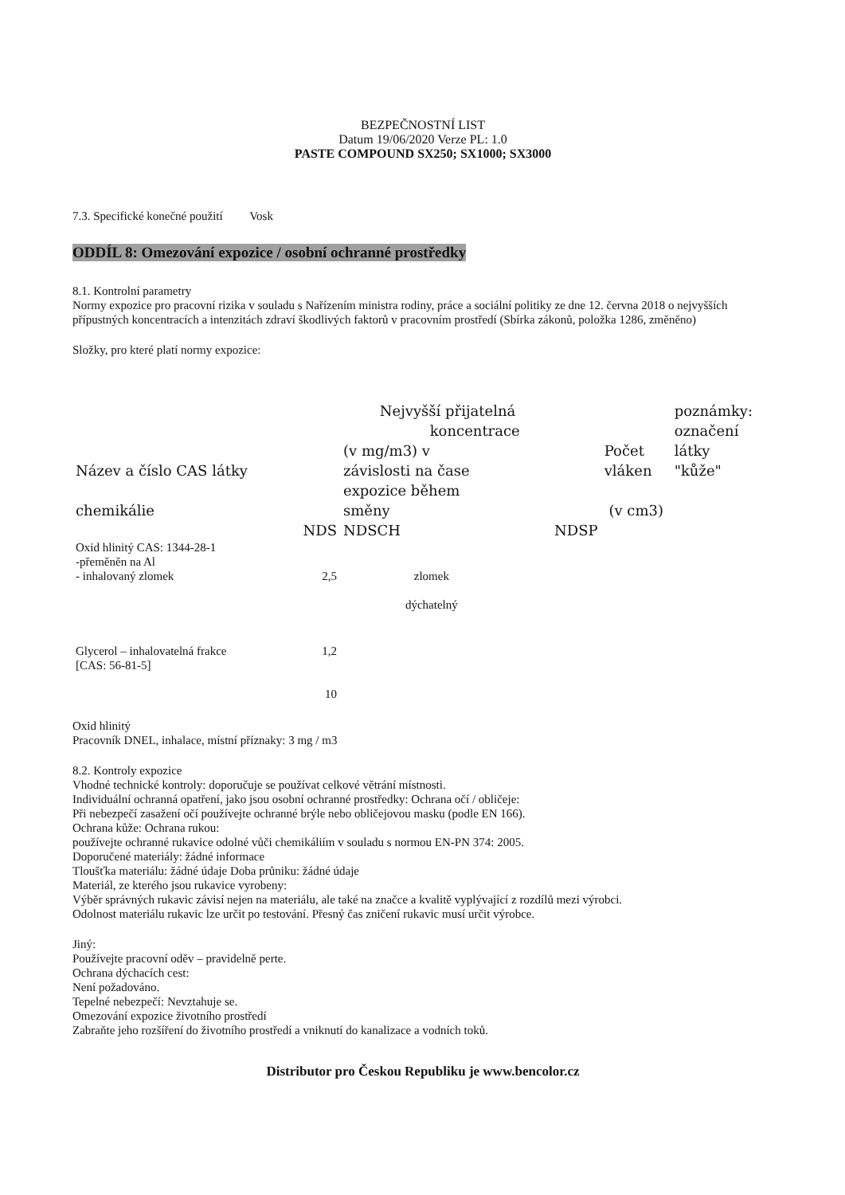BEZPEČNOSTNÍ LIST
Datum 19/06/2020 Verze PL: 1.0
PASTE COMPOUND SX250; SX1000; SX3000
7.3. Specifické konečné použití Vosk
ODDÍL 8: Omezování expozice / osobní ochranné prostředky
8.1. Kontrolní parametry
Normy expozice pro pracovní rizika v souladu s Nařízením ministra rodiny, práce a sociální politiky ze dne 12. června 2018 o nejvyšších přípustných koncentracích a intenzitách zdraví škodlivých faktorů v pracovním prostředí (Sbírka zákonů, položka 1286, změněno)
Složky, pro které platí normy expozice:
| Název a číslo CAS látky chemikálie | NDS | Nejvyšší přijatelná koncentrace (v mg/m3) v závislosti na čase expozice během směny NDSCH | NDSP | Počet vláken (v cm3) | poznámky: označení látky "kůže" |
| Oxid hlinitý CAS: 1344-28-1 -přeměněn na Al - inhalovaný zlomek | 2,5 | zlomek dýchatelný | | | |
| Glycerol – inhalovatelná frakce [CAS: 56-81-5] | 1,2 10 | | | | |
Oxid hlinitý
Pracovník DNEL, inhalace, místní příznaky: 3 mg / m3
8.2. Kontroly expozice
Vhodné technické kontroly: doporučuje se používat celkové větrání místnosti.
Individuální ochranná opatření, jako jsou osobní ochranné prostředky: Ochrana očí / obličeje:
Při nebezpečí zasažení očí používejte ochranné brýle nebo obličejovou masku (podle EN 166).
Ochrana kůže: Ochrana rukou:
používejte ochranné rukavice odolné vůči chemikáliím v souladu s normou EN-PN 374: 2005.
Doporučené materiály: žádné informace
Tloušťka materiálu: žádné údaje Doba průniku: žádné údaje
Materiál, ze kterého jsou rukavice vyrobeny:
Výběr správných rukavic závisí nejen na materiálu, ale také na značce a kvalitě vyplývající z rozdílů mezi výrobci.
Odolnost materiálu rukavic lze určit po testování. Přesný čas zničení rukavic musí určit výrobce.
Jiný:
Používejte pracovní oděv – pravidelně perte.
Ochrana dýchacích cest:
Není požadováno.
Tepelné nebezpečí: Nevztahuje se.
Omezování expozice životního prostředí
Zabraňte jeho rozšíření do životního prostředí a vniknutí do kanalizace a vodních toků.
Distributor pro Českou Republiku je www.bencolor.cz